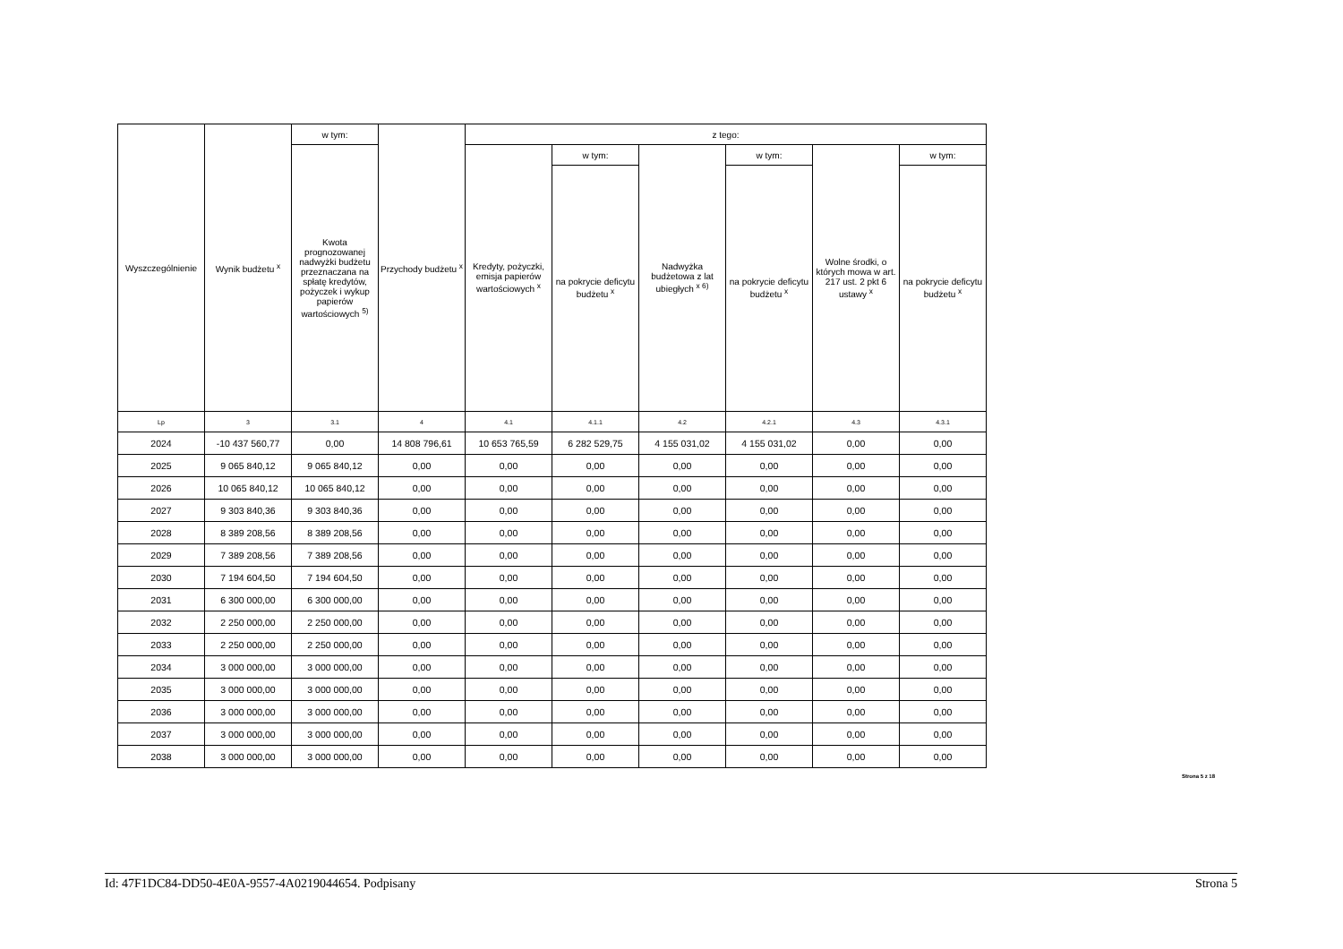| Wyszczególnienie | Wynik budżetu <sup>x</sup> | w tym: | Przychody budżetu <sup>x</sup> | z tego: | | | | | |
| --- | --- | --- | --- | --- | --- | --- | --- | --- | --- |
| | | Kwota prognozowanej nadwyżki budżetu przeznaczana na spłatę kredytów, pożyczek i wykup papierów wartościowych <sup>5)</sup> | | Kredyty, pożyczki, emisja papierów wartościowych <sup>x</sup> | w tym: | Nadwyżka budżetowa z lat ubiegłych <sup>x 6)</sup> | w tym: | Wolne środki, o których mowa w art. 217 ust. 2 pkt 6 ustawy <sup>x</sup> | w tym: |
| | | | | | na pokrycie deficytu budżetu <sup>x</sup> | | na pokrycie deficytu budżetu <sup>x</sup> | | na pokrycie deficytu budżetu <sup>x</sup> |
| Lp | 3 | 3.1 | 4 | 4.1 | 4.1.1 | 4.2 | 4.2.1 | 4.3 | 4.3.1 |
| 2024 | -10 437 560,77 | 0,00 | 14 808 796,61 | 10 653 765,59 | 6 282 529,75 | 4 155 031,02 | 4 155 031,02 | 0,00 | 0,00 |
| 2025 | 9 065 840,12 | 9 065 840,12 | 0,00 | 0,00 | 0,00 | 0,00 | 0,00 | 0,00 | 0,00 |
| 2026 | 10 065 840,12 | 10 065 840,12 | 0,00 | 0,00 | 0,00 | 0,00 | 0,00 | 0,00 | 0,00 |
| 2027 | 9 303 840,36 | 9 303 840,36 | 0,00 | 0,00 | 0,00 | 0,00 | 0,00 | 0,00 | 0,00 |
| 2028 | 8 389 208,56 | 8 389 208,56 | 0,00 | 0,00 | 0,00 | 0,00 | 0,00 | 0,00 | 0,00 |
| 2029 | 7 389 208,56 | 7 389 208,56 | 0,00 | 0,00 | 0,00 | 0,00 | 0,00 | 0,00 | 0,00 |
| 2030 | 7 194 604,50 | 7 194 604,50 | 0,00 | 0,00 | 0,00 | 0,00 | 0,00 | 0,00 | 0,00 |
| 2031 | 6 300 000,00 | 6 300 000,00 | 0,00 | 0,00 | 0,00 | 0,00 | 0,00 | 0,00 | 0,00 |
| 2032 | 2 250 000,00 | 2 250 000,00 | 0,00 | 0,00 | 0,00 | 0,00 | 0,00 | 0,00 | 0,00 |
| 2033 | 2 250 000,00 | 2 250 000,00 | 0,00 | 0,00 | 0,00 | 0,00 | 0,00 | 0,00 | 0,00 |
| 2034 | 3 000 000,00 | 3 000 000,00 | 0,00 | 0,00 | 0,00 | 0,00 | 0,00 | 0,00 | 0,00 |
| 2035 | 3 000 000,00 | 3 000 000,00 | 0,00 | 0,00 | 0,00 | 0,00 | 0,00 | 0,00 | 0,00 |
| 2036 | 3 000 000,00 | 3 000 000,00 | 0,00 | 0,00 | 0,00 | 0,00 | 0,00 | 0,00 | 0,00 |
| 2037 | 3 000 000,00 | 3 000 000,00 | 0,00 | 0,00 | 0,00 | 0,00 | 0,00 | 0,00 | 0,00 |
| 2038 | 3 000 000,00 | 3 000 000,00 | 0,00 | 0,00 | 0,00 | 0,00 | 0,00 | 0,00 | 0,00 |
Strona 5 z 18
Id: 47F1DC84-DD50-4E0A-9557-4A0219044654. Podpisany Strona 5